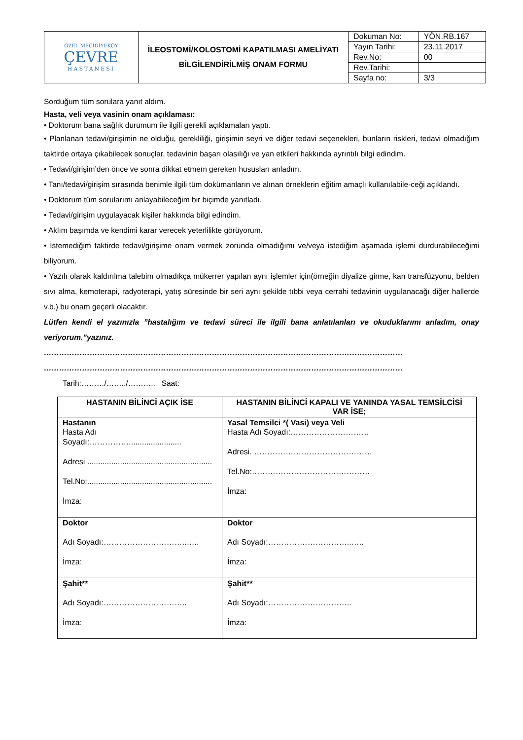| ÖZEL MECİDİYEKÖY ÇEVRE HASTANESİ | İLEOSTOMİ/KOLOSTOMİ KAPATILMASI AMELİYATI BİLGİLENDİRİLMİŞ ONAM FORMU | Dokuman No: | YÖN.RB.167 |
| | | Yayın Tarihi: | 23.11.2017 |
| | | Rev.No: | 00 |
| | | Rev.Tarihi: | |
| | | Sayfa no: | 3/3 |
Sorduğum tüm sorulara yanıt aldım.
Hasta, veli veya vasinin onam açıklaması:
• Doktorum bana sağlık durumum ile ilgili gerekli açıklamaları yaptı.
• Planlanan tedavi/girişimin ne olduğu, gerekliliği, girişimin seyri ve diğer tedavi seçenekleri, bunların riskleri, tedavi olmadığım taktirde ortaya çıkabilecek sonuçlar, tedavinin başarı olasılığı ve yan etkileri hakkında ayrıntılı bilgi edindim.
• Tedavi/girişim’den önce ve sonra dikkat etmem gereken hususları anladım.
• Tanı/tedavi/girişim sırasında benimle ilgili tüm dokümanların ve alınan örneklerin eğitim amaçlı kullanılabile-ceği açıklandı.
• Doktorum tüm sorularımı anlayabileceğim bir biçimde yanıtladı.
• Tedavi/girişim uygulayacak kişiler hakkında bilgi edindim.
• Aklım başımda ve kendimi karar verecek yeterlilikte görüyorum.
• İstemediğim taktirde tedavi/girişime onam vermek zorunda olmadığımı ve/veya istediğim aşamada işlemi durdurabileceğimi biliyorum.
• Yazılı olarak kaldırılma talebim olmadıkça mükerrer yapılan aynı işlemler için(örneğin diyalize girme, kan transfüzyonu, belden sıvı alma, kemoterapi, radyoterapi, yatış süresinde bir seri aynı şekilde tıbbi veya cerrahi tedavinin uygulanacağı diğer hallerde v.b.) bu onam geçerli olacaktır.
Lütfen kendi el yazınızla ”hastalığım ve tedavi süreci ile ilgili bana anlatılanları ve okuduklarımı anladım, onay veriyorum.”yazınız.
……………………………………………………………………………………………………………………………
……………………………………………………………………………………………………………………………
Tarih:………/……../……….. Saat:
| HASTANIN BİLİNCİ AÇIK İSE | HASTANIN BİLİNCİ KAPALI VE YANINDA YASAL TEMSİLCİSİ VAR İSE; |
| --- | --- |
| Hastanın Hasta Adı Soyadı:……………........................ Adresi ......................................................... Tel.No:......................................................... İmza: | Yasal Temsilci *( Vasi) veya Veli Hasta Adı Soyadı:………………………… Adresi. ……………………………………… Tel.No:……………………………………… İmza: |
| Doktor Adı Soyadı:…………………………..….. İmza: | Doktor Adı Soyadı:…………………………..….. İmza: |
| Şahit** Adı Soyadı:………………………….. İmza: | Şahit** Adı Soyadı:………………………….. İmza: |